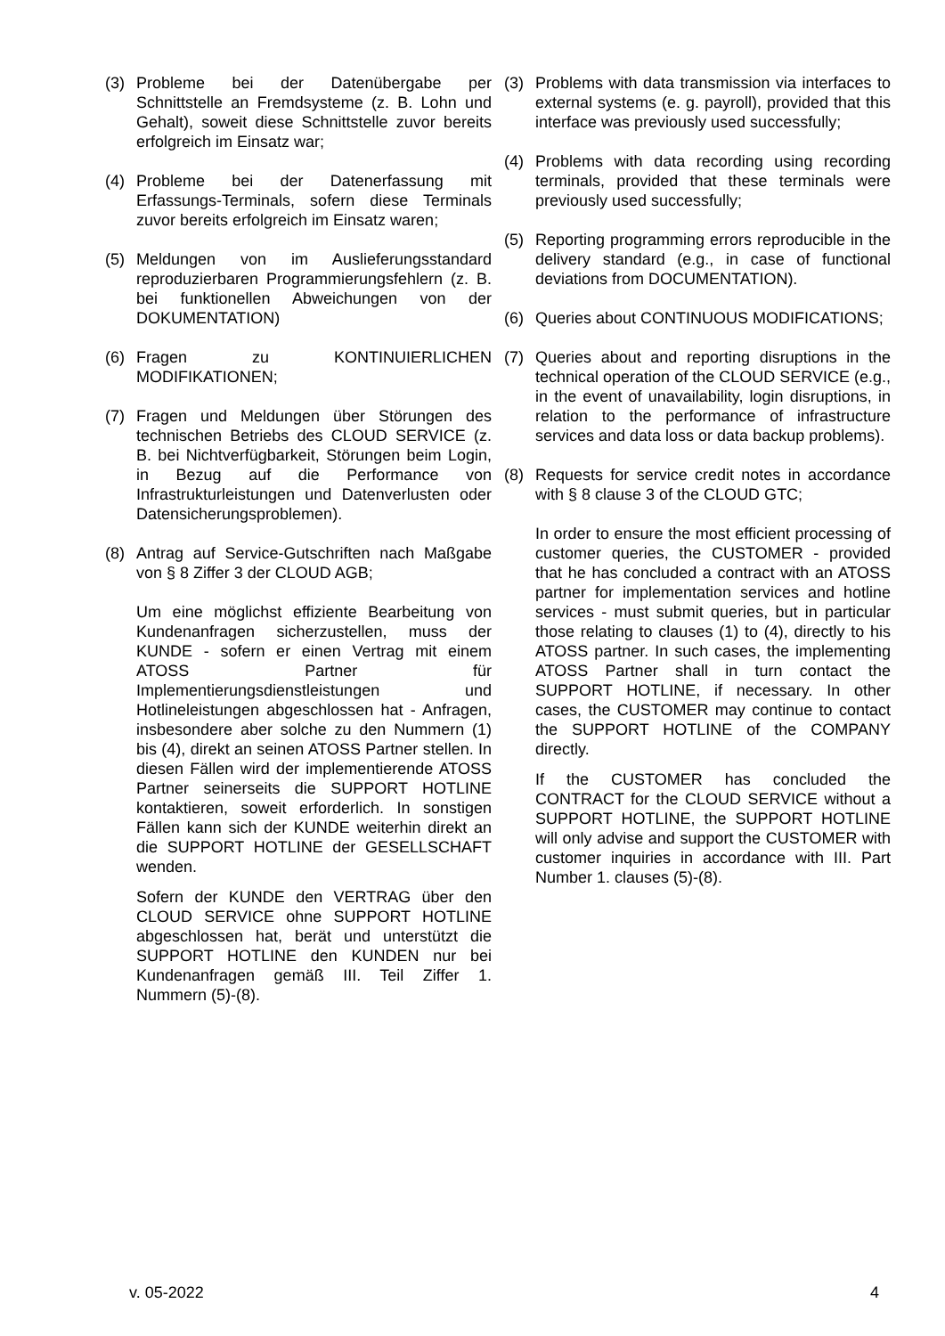(3) Probleme bei der Datenübergabe per Schnittstelle an Fremdsysteme (z. B. Lohn und Gehalt), soweit diese Schnittstelle zuvor bereits erfolgreich im Einsatz war;
(4) Probleme bei der Datenerfassung mit Erfassungs-Terminals, sofern diese Terminals zuvor bereits erfolgreich im Einsatz waren;
(5) Meldungen von im Auslieferungsstandard reproduzierbaren Programmierungsfehlern (z. B. bei funktionellen Abweichungen von der DOKUMENTATION)
(6) Fragen zu KONTINUIERLICHEN MODIFIKATIONEN;
(7) Fragen und Meldungen über Störungen des technischen Betriebs des CLOUD SERVICE (z. B. bei Nichtverfügbarkeit, Störungen beim Login, in Bezug auf die Performance von Infrastrukturleistungen und Datenverlusten oder Datensicherungsproblemen).
(8) Antrag auf Service-Gutschriften nach Maßgabe von § 8 Ziffer 3 der CLOUD AGB;
Um eine möglichst effiziente Bearbeitung von Kundenanfragen sicherzustellen, muss der KUNDE - sofern er einen Vertrag mit einem ATOSS Partner für Implementierungsdienstleistungen und Hotlineleistungen abgeschlossen hat - Anfragen, insbesondere aber solche zu den Nummern (1) bis (4), direkt an seinen ATOSS Partner stellen. In diesen Fällen wird der implementierende ATOSS Partner seinerseits die SUPPORT HOTLINE kontaktieren, soweit erforderlich. In sonstigen Fällen kann sich der KUNDE weiterhin direkt an die SUPPORT HOTLINE der GESELLSCHAFT wenden.
Sofern der KUNDE den VERTRAG über den CLOUD SERVICE ohne SUPPORT HOTLINE abgeschlossen hat, berät und unterstützt die SUPPORT HOTLINE den KUNDEN nur bei Kundenanfragen gemäß III. Teil Ziffer 1. Nummern (5)-(8).
(3) Problems with data transmission via interfaces to external systems (e. g. payroll), provided that this interface was previously used successfully;
(4) Problems with data recording using recording terminals, provided that these terminals were previously used successfully;
(5) Reporting programming errors reproducible in the delivery standard (e.g., in case of functional deviations from DOCUMENTATION).
(6) Queries about CONTINUOUS MODIFICATIONS;
(7) Queries about and reporting disruptions in the technical operation of the CLOUD SERVICE (e.g., in the event of unavailability, login disruptions, in relation to the performance of infrastructure services and data loss or data backup problems).
(8) Requests for service credit notes in accordance with § 8 clause 3 of the CLOUD GTC;
In order to ensure the most efficient processing of customer queries, the CUSTOMER - provided that he has concluded a contract with an ATOSS partner for implementation services and hotline services - must submit queries, but in particular those relating to clauses (1) to (4), directly to his ATOSS partner. In such cases, the implementing ATOSS Partner shall in turn contact the SUPPORT HOTLINE, if necessary. In other cases, the CUSTOMER may continue to contact the SUPPORT HOTLINE of the COMPANY directly.
If the CUSTOMER has concluded the CONTRACT for the CLOUD SERVICE without a SUPPORT HOTLINE, the SUPPORT HOTLINE will only advise and support the CUSTOMER with customer inquiries in accordance with III. Part Number 1. clauses (5)-(8).
v. 05-2022 4